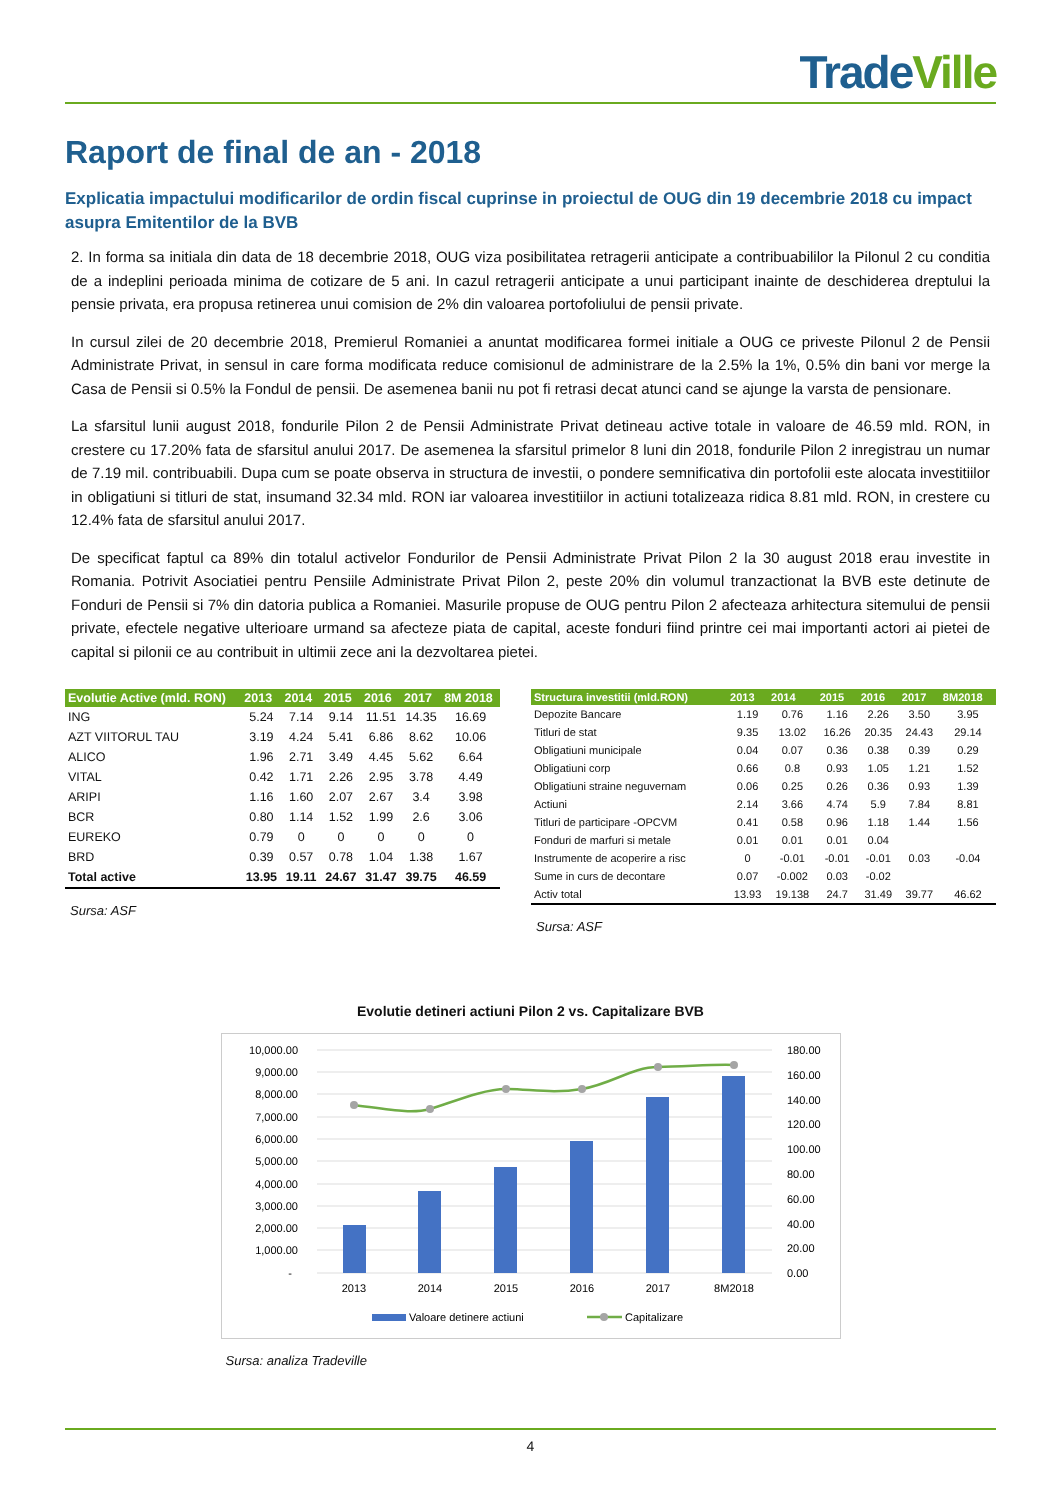Trade Ville
Raport de final de an - 2018
Explicatia impactului modificarilor de ordin fiscal cuprinse in proiectul de OUG din 19 decembrie 2018 cu impact asupra Emitentilor de la BVB
2. In forma sa initiala din data de 18 decembrie 2018, OUG viza posibilitatea retragerii anticipate a contribuabililor la Pilonul 2 cu conditia de a indeplini perioada minima de cotizare de 5 ani. In cazul retragerii anticipate a unui participant inainte de deschiderea dreptului la pensie privata, era propusa retinerea unui comision de 2% din valoarea portofoliului de pensii private.
In cursul zilei de 20 decembrie 2018, Premierul Romaniei a anuntat modificarea formei initiale a OUG ce priveste Pilonul 2 de Pensii Administrate Privat, in sensul in care forma modificata reduce comisionul de administrare de la 2.5% la 1%, 0.5% din bani vor merge la Casa de Pensii si 0.5% la Fondul de pensii. De asemenea banii nu pot fi retrasi decat atunci cand se ajunge la varsta de pensionare.
La sfarsitul lunii august 2018, fondurile Pilon 2 de Pensii Administrate Privat detineau active totale in valoare de 46.59 mld. RON, in crestere cu 17.20% fata de sfarsitul anului 2017. De asemenea la sfarsitul primelor 8 luni din 2018, fondurile Pilon 2 inregistrau un numar de 7.19 mil. contribuabili. Dupa cum se poate observa in structura de investii, o pondere semnificativa din portofolii este alocata investitiilor in obligatiuni si titluri de stat, insumand 32.34 mld. RON iar valoarea investitiilor in actiuni totalizeaza ridica 8.81 mld. RON, in crestere cu 12.4% fata de sfarsitul anului 2017.
De specificat faptul ca 89% din totalul activelor Fondurilor de Pensii Administrate Privat Pilon 2 la 30 august 2018 erau investite in Romania. Potrivit Asociatiei pentru Pensiile Administrate Privat Pilon 2, peste 20% din volumul tranzactionat la BVB este detinute de Fonduri de Pensii si 7% din datoria publica a Romaniei. Masurile propuse de OUG pentru Pilon 2 afecteaza arhitectura sitemului de pensii private, efectele negative ulterioare urmand sa afecteze piata de capital, aceste fonduri fiind printre cei mai importanti actori ai pietei de capital si pilonii ce au contribuit in ultimii zece ani la dezvoltarea pietei.
| Evolutie Active (mld. RON) | 2013 | 2014 | 2015 | 2016 | 2017 | 8M 2018 |
| --- | --- | --- | --- | --- | --- | --- |
| ING | 5.24 | 7.14 | 9.14 | 11.51 | 14.35 | 16.69 |
| AZT VIITORUL TAU | 3.19 | 4.24 | 5.41 | 6.86 | 8.62 | 10.06 |
| ALICO | 1.96 | 2.71 | 3.49 | 4.45 | 5.62 | 6.64 |
| VITAL | 0.42 | 1.71 | 2.26 | 2.95 | 3.78 | 4.49 |
| ARIPI | 1.16 | 1.60 | 2.07 | 2.67 | 3.4 | 3.98 |
| BCR | 0.80 | 1.14 | 1.52 | 1.99 | 2.6 | 3.06 |
| EUREKO | 0.79 | 0 | 0 | 0 | 0 | 0 |
| BRD | 0.39 | 0.57 | 0.78 | 1.04 | 1.38 | 1.67 |
| Total active | 13.95 | 19.11 | 24.67 | 31.47 | 39.75 | 46.59 |
Sursa: ASF
| Structura investitii (mld.RON) | 2013 | 2014 | 2015 | 2016 | 2017 | 8M2018 |
| --- | --- | --- | --- | --- | --- | --- |
| Depozite Bancare | 1.19 | 0.76 | 1.16 | 2.26 | 3.50 | 3.95 |
| Titluri de stat | 9.35 | 13.02 | 16.26 | 20.35 | 24.43 | 29.14 |
| Obligatiuni municipale | 0.04 | 0.07 | 0.36 | 0.38 | 0.39 | 0.29 |
| Obligatiuni corp | 0.66 | 0.8 | 0.93 | 1.05 | 1.21 | 1.52 |
| Obligatiuni straine neguvernam | 0.06 | 0.25 | 0.26 | 0.36 | 0.93 | 1.39 |
| Actiuni | 2.14 | 3.66 | 4.74 | 5.9 | 7.84 | 8.81 |
| Titluri de participare -OPCVM | 0.41 | 0.58 | 0.96 | 1.18 | 1.44 | 1.56 |
| Fonduri de marfuri si metale | 0.01 | 0.01 | 0.01 | 0.04 | | |
| Instrumente de acoperire a risc | 0 | -0.01 | -0.01 | -0.01 | 0.03 | -0.04 |
| Sume in curs de decontare | 0.07 | -0.002 | 0.03 | -0.02 | | |
| Activ total | 13.93 | 19.138 | 24.7 | 31.49 | 39.77 | 46.62 |
Sursa: ASF
Evolutie detineri actiuni Pilon 2 vs. Capitalizare BVB
10,000.00
9,000.00
8,000.00
7,000.00
6,000.00
5,000.00
4,000.00
3,000.00
2,000.00
1,000.00
-
180.00
160.00
140.00
120.00
100.00
80.00
60.00
40.00
20.00
0.00
2013
2014
2015
2016
2017
8M2018
Valoare detinere actiuni
Capitalizare
Sursa: analiza Tradeville
4